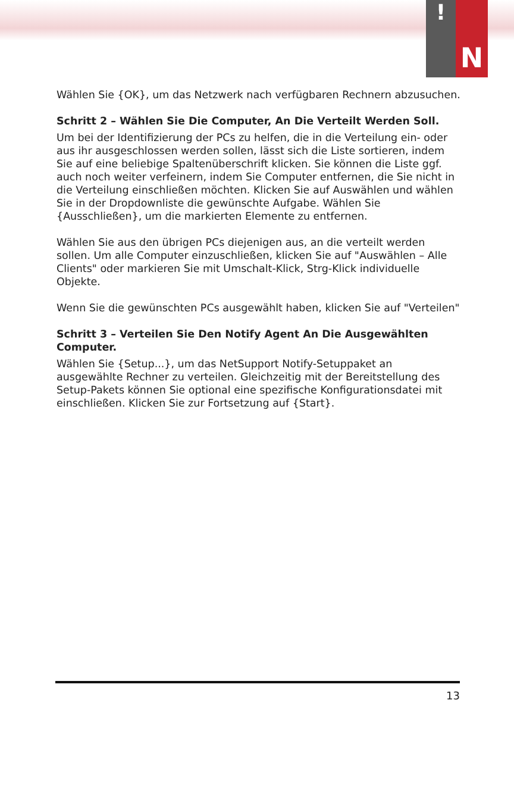!
N
Wählen Sie {OK}, um das Netzwerk nach verfügbaren Rechnern abzusuchen.
Schritt 2 – Wählen Sie Die Computer, An Die Verteilt Werden Soll.
Um bei der Identifizierung der PCs zu helfen, die in die Verteilung ein- oder aus ihr ausgeschlossen werden sollen, lässt sich die Liste sortieren, indem Sie auf eine beliebige Spaltenüberschrift klicken. Sie können die Liste ggf. auch noch weiter verfeinern, indem Sie Computer entfernen, die Sie nicht in die Verteilung einschließen möchten. Klicken Sie auf Auswählen und wählen Sie in der Dropdownliste die gewünschte Aufgabe. Wählen Sie {Ausschließen}, um die markierten Elemente zu entfernen.
Wählen Sie aus den übrigen PCs diejenigen aus, an die verteilt werden sollen. Um alle Computer einzuschließen, klicken Sie auf "Auswählen – Alle Clients" oder markieren Sie mit Umschalt-Klick, Strg-Klick individuelle Objekte.
Wenn Sie die gewünschten PCs ausgewählt haben, klicken Sie auf "Verteilen"
Schritt 3 – Verteilen Sie Den Notify Agent An Die Ausgewählten Computer.
Wählen Sie {Setup...}, um das NetSupport Notify-Setuppaket an ausgewählte Rechner zu verteilen. Gleichzeitig mit der Bereitstellung des Setup-Pakets können Sie optional eine spezifische Konfigurationsdatei mit einschließen. Klicken Sie zur Fortsetzung auf {Start}.
13